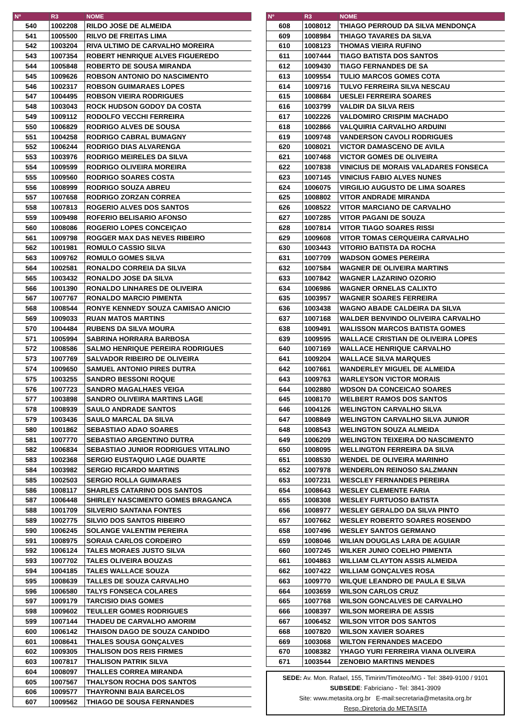| Nº | R3 | NOME |
| --- | --- | --- |
| 540 | 1002208 | RILDO JOSE DE ALMEIDA |
| 541 | 1005500 | RILVO DE FREITAS LIMA |
| 542 | 1003204 | RIVA ULTIMO DE CARVALHO MOREIRA |
| 543 | 1007354 | ROBERT HENRIQUE ALVES FIGUEREDO |
| 544 | 1005848 | ROBERTO DE SOUSA MIRANDA |
| 545 | 1009626 | ROBSON ANTONIO DO NASCIMENTO |
| 546 | 1002317 | ROBSON GUIMARAES LOPES |
| 547 | 1004495 | ROBSON VIEIRA RODRIGUES |
| 548 | 1003043 | ROCK HUDSON GODOY DA COSTA |
| 549 | 1009112 | RODOLFO VECCHI FERREIRA |
| 550 | 1006829 | RODRIGO ALVES DE SOUSA |
| 551 | 1004258 | RODRIGO CABRAL BUMAGNY |
| 552 | 1006244 | RODRIGO DIAS ALVARENGA |
| 553 | 1003976 | RODRIGO MEIRELES DA SILVA |
| 554 | 1009599 | RODRIGO OLIVEIRA MOREIRA |
| 555 | 1009560 | RODRIGO SOARES COSTA |
| 556 | 1008999 | RODRIGO SOUZA ABREU |
| 557 | 1007658 | RODRIGO ZORZAN CORREA |
| 558 | 1007813 | ROGERIO ALVES DOS SANTOS |
| 559 | 1009498 | ROFERIO BELISARIO AFONSO |
| 560 | 1008086 | ROGERIO LOPES CONCEIÇAO |
| 561 | 1009798 | ROGGER MAX DAS NEVES RIBEIRO |
| 562 | 1001981 | ROMULO CASSIO SILVA |
| 563 | 1009762 | ROMULO GOMES SILVA |
| 564 | 1002581 | RONALDO CORREIA DA SILVA |
| 565 | 1003432 | RONALDO JOSE DA SILVA |
| 566 | 1001390 | RONALDO LINHARES DE OLIVEIRA |
| 567 | 1007767 | RONALDO MARCIO PIMENTA |
| 568 | 1008544 | RONYE KENNEDY SOUZA CAMISAO ANICIO |
| 569 | 1009033 | RUAN MATOS MARTINS |
| 570 | 1004484 | RUBENS DA SILVA MOURA |
| 571 | 1005994 | SABRINA HORRARA BARBOSA |
| 572 | 1008586 | SALMO HENRIQUE PEREIRA RODRIGUES |
| 573 | 1007769 | SALVADOR RIBEIRO DE OLIVEIRA |
| 574 | 1009650 | SAMUEL ANTONIO PIRES DUTRA |
| 575 | 1003255 | SANDRO BESSONI ROQUE |
| 576 | 1007723 | SANDRO MAGALHAES VEIGA |
| 577 | 1003898 | SANDRO OLIVEIRA MARTINS LAGE |
| 578 | 1008939 | SAULO ANDRADE SANTOS |
| 579 | 1003436 | SAULO MARCAL DA SILVA |
| 580 | 1001862 | SEBASTIAO ADAO SOARES |
| 581 | 1007770 | SEBASTIAO ARGENTINO DUTRA |
| 582 | 1006834 | SEBASTIAO JUNIOR RODRIGUES VITALINO |
| 583 | 1002368 | SERGIO EUSTAQUIO LAGE DUARTE |
| 584 | 1003982 | SERGIO RICARDO MARTINS |
| 585 | 1002503 | SERGIO ROLLA GUIMARAES |
| 586 | 1008117 | SHARLES CATARINO DOS SANTOS |
| 587 | 1006448 | SHIRLEY NASCIMENTO GOMES BRAGANCA |
| 588 | 1001709 | SILVERIO SANTANA FONTES |
| 589 | 1002775 | SILVIO DOS SANTOS RIBEIRO |
| 590 | 1006245 | SOLANGE VALENTIM PEREIRA |
| 591 | 1008975 | SORAIA CARLOS CORDEIRO |
| 592 | 1006124 | TALES MORAES JUSTO SILVA |
| 593 | 1007702 | TALES OLIVEIRA BOUZAS |
| 594 | 1004185 | TALES WALLACE SOUZA |
| 595 | 1008639 | TALLES DE SOUZA CARVALHO |
| 596 | 1006580 | TALYS FONSECA COLARES |
| 597 | 1009179 | TARCISIO DIAS GOMES |
| 598 | 1009602 | TEULLER GOMES RODRIGUES |
| 599 | 1007144 | THADEU DE CARVALHO AMORIM |
| 600 | 1006142 | THAISON DAGO DE SOUZA CANDIDO |
| 601 | 1008641 | THALES SOUSA GONÇALVES |
| 602 | 1009305 | THALISON DOS REIS FIRMES |
| 603 | 1007817 | THALISON PATRIK SILVA |
| 604 | 1008097 | THALLES CORREA MIRANDA |
| 605 | 1007567 | THALYSON ROCHA DOS SANTOS |
| 606 | 1009577 | THAYRONNI BAIA BARCELOS |
| 607 | 1009562 | THIAGO DE SOUSA FERNANDES |
| Nº | R3 | NOME |
| --- | --- | --- |
| 608 | 1008012 | THIAGO PERROUD DA SILVA MENDONÇA |
| 609 | 1008984 | THIAGO TAVARES DA SILVA |
| 610 | 1008123 | THOMAS VIEIRA RUFINO |
| 611 | 1007444 | TIAGO BATISTA DOS SANTOS |
| 612 | 1009430 | TIAGO FERNANDES DE SA |
| 613 | 1009554 | TULIO MARCOS GOMES COTA |
| 614 | 1009716 | TULVO FERREIRA SILVA NESCAU |
| 615 | 1008684 | UESLEI FERREIRA SOARES |
| 616 | 1003799 | VALDIR DA SILVA REIS |
| 617 | 1002226 | VALDOMIRO CRISPIM MACHADO |
| 618 | 1002866 | VALQUIRIA CARVALHO ARDUINI |
| 619 | 1009748 | VANDERSON CAVOLI RODRIGUES |
| 620 | 1008021 | VICTOR DAMASCENO DE AVILA |
| 621 | 1007468 | VICTOR GOMES DE OLIVEIRA |
| 622 | 1007838 | VINICIUS DE MORAIS VALADARES FONSECA |
| 623 | 1007145 | VINICIUS FABIO ALVES NUNES |
| 624 | 1006075 | VIRGILIO AUGUSTO DE LIMA SOARES |
| 625 | 1008802 | VITOR ANDRADE MIRANDA |
| 626 | 1008522 | VITOR MARCIANO DE CARVALHO |
| 627 | 1007285 | VITOR PAGANI DE SOUZA |
| 628 | 1007814 | VITOR TIAGO SOARES RISSI |
| 629 | 1009608 | VITOR TOMAS CERQUEIRA CARVALHO |
| 630 | 1003443 | VITORIO BATISTA DA ROCHA |
| 631 | 1007709 | WADSON GOMES PEREIRA |
| 632 | 1007584 | WAGNER DE OLIVEIRA MARTINS |
| 633 | 1007842 | WAGNER LAZARINO OZORIO |
| 634 | 1006986 | WAGNER ORNELAS CALIXTO |
| 635 | 1003957 | WAGNER SOARES FERREIRA |
| 636 | 1003438 | WAGNO ABADE CALDEIRA DA SILVA |
| 637 | 1007168 | WALDER BENVINDO OLIVEIRA CARVALHO |
| 638 | 1009491 | WALISSON MARCOS BATISTA GOMES |
| 639 | 1009595 | WALLACE CRISTIAN DE OLIVEIRA LOPES |
| 640 | 1007169 | WALLACE HENRIQUE CARVALHO |
| 641 | 1009204 | WALLACE SILVA MARQUES |
| 642 | 1007661 | WANDERLEY MIGUEL DE ALMEIDA |
| 643 | 1009763 | WARLEYSON VICTOR MORAIS |
| 644 | 1002880 | WDSON DA CONCEICAO SOARES |
| 645 | 1008170 | WELBERT RAMOS DOS SANTOS |
| 646 | 1004126 | WELINGTON CARVALHO SILVA |
| 647 | 1008849 | WELINGTON CARVALHO SILVA JUNIOR |
| 648 | 1008543 | WELINGTON SOUZA ALMEIDA |
| 649 | 1006209 | WELINGTON TEIXEIRA DO NASCIMENTO |
| 650 | 1008095 | WELLINGTON FERREIRA DA SILVA |
| 651 | 1008530 | WENDEL DE OLIVEIRA MARINHO |
| 652 | 1007978 | WENDERLON REINOSO SALZMANN |
| 653 | 1007231 | WESCLEY FERNANDES PEREIRA |
| 654 | 1008643 | WESLEY CLEMENTE FARIA |
| 655 | 1008308 | WESLEY FURTUOSO BATISTA |
| 656 | 1008977 | WESLEY GERALDO DA SILVA PINTO |
| 657 | 1007662 | WESLEY ROBERTO SOARES ROSENDO |
| 658 | 1007496 | WESLEY SANTOS GERMANO |
| 659 | 1008046 | WILIAN DOUGLAS LARA DE AGUIAR |
| 660 | 1007245 | WILKER JUNIO COELHO PIMENTA |
| 661 | 1004863 | WILLIAM CLAYTON ASSIS ALMEIDA |
| 662 | 1007422 | WILLIAM GONÇALVES ROSA |
| 663 | 1009770 | WILQUE LEANDRO DE PAULA E SILVA |
| 664 | 1003659 | WILSON CARLOS CRUZ |
| 665 | 1007768 | WILSON GONCALVES DE CARVALHO |
| 666 | 1008397 | WILSON MOREIRA DE ASSIS |
| 667 | 1006452 | WILSON VITOR DOS SANTOS |
| 668 | 1007820 | WILSON XAVIER SOARES |
| 669 | 1003068 | WILTON FERNANDES MACEDO |
| 670 | 1008382 | YHAGO YURI FERREIRA VIANA OLIVEIRA |
| 671 | 1003544 | ZENOBIO MARTINS MENDES |
SEDE: Av. Mon. Rafael, 155, Timirim/Timóteo/MG - Tel: 3849-9100 / 9101
SUBSEDE: Fabriciano - Tel: 3841-3909
Site: www.metasita.org.br E-mail:secretaria@metasita.org.br
Resp.:Diretoria do METASITA